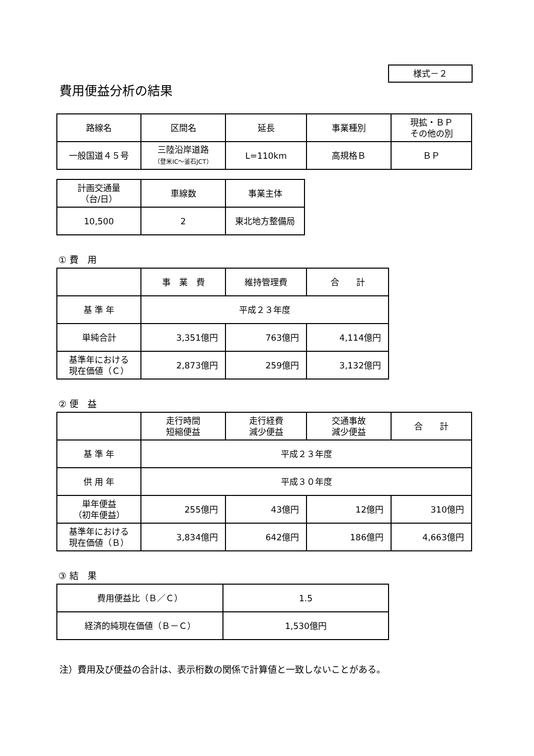様式－２
費用便益分析の結果
| 路線名 | 区間名 | 延長 | 事業種別 | 現拡・ＢＰ その他の別 |
| --- | --- | --- | --- | --- |
| 一般国道４５号 | 三陸沿岸道路 （登米IC～釜石JCT） | L=110km | 高規格Ｂ | ＢＰ |
| 計画交通量 （台/日） | 車線数 | 事業主体 |
| --- | --- | --- |
| 10,500 | 2 | 東北地方整備局 |
① 費　用
| | 事 業 費 | 維持管理費 | 合 計 |
| --- | --- | --- | --- |
| 基 準 年 | 平成２３年度 | | |
| 単純合計 | 3,351億円 | 763億円 | 4,114億円 |
| 基準年における 現在価値（Ｃ） | 2,873億円 | 259億円 | 3,132億円 |
② 便　益
| | 走行時間 短縮便益 | 走行経費 減少便益 | 交通事故 減少便益 | 合 計 |
| --- | --- | --- | --- | --- |
| 基 準 年 | 平成２３年度 | | | |
| 供 用 年 | 平成３０年度 | | | |
| 単年便益 （初年便益） | 255億円 | 43億円 | 12億円 | 310億円 |
| 基準年における 現在価値（Ｂ） | 3,834億円 | 642億円 | 186億円 | 4,663億円 |
③ 結　果
| 費用便益比（Ｂ／Ｃ） | 1.5 |
| 経済的純現在価値（Ｂ－Ｃ） | 1,530億円 |
注）費用及び便益の合計は、表示桁数の関係で計算値と一致しないことがある。